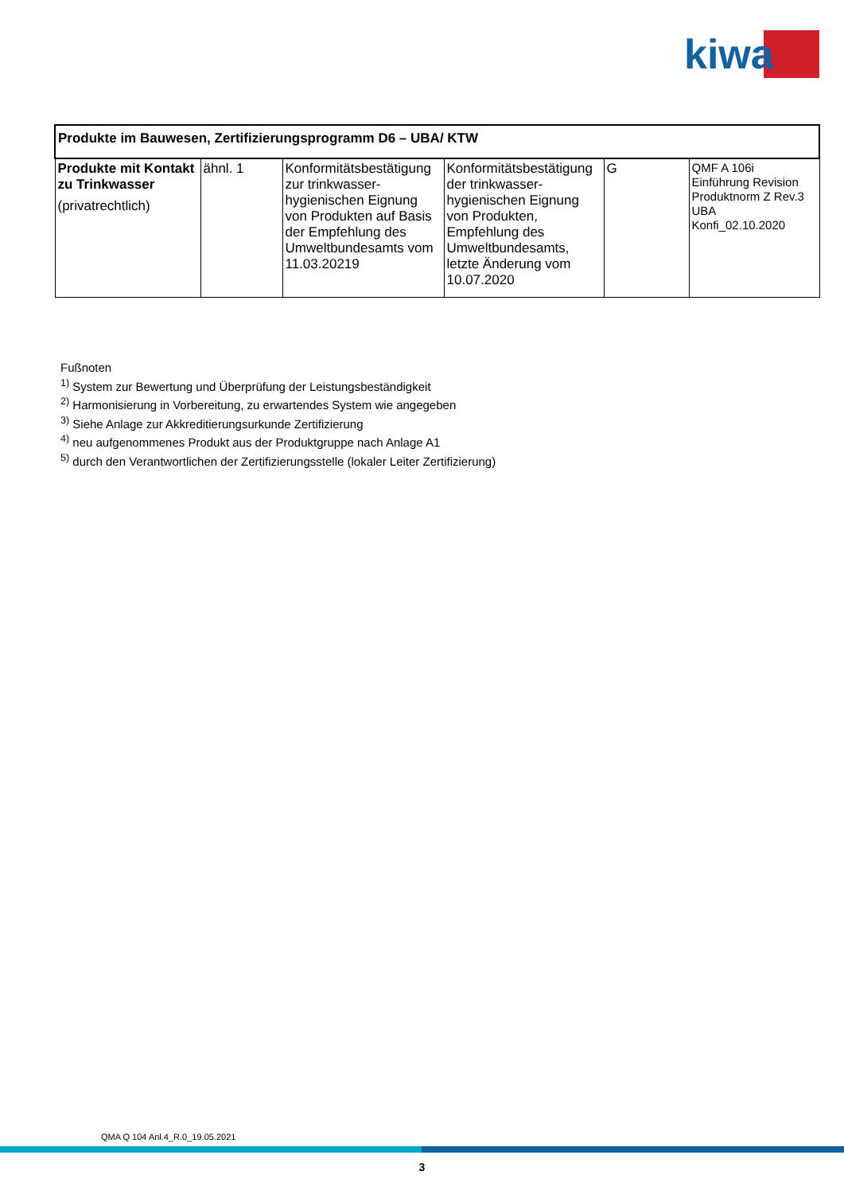kiwa
| Produkte im Bauwesen, Zertifizierungsprogramm D6 – UBA/ KTW | | | | | |
| --- | --- | --- | --- | --- | --- |
| Produkte mit Kontakt zu Trinkwasser (privatrechtlich) | ähnl. 1 | Konformitätsbestätigung zur trinkwasser-hygienischen Eignung von Produkten auf Basis der Empfehlung des Umweltbundesamts vom 11.03.20219 | Konformitätsbestätigung der trinkwasser-hygienischen Eignung von Produkten, Empfehlung des Umweltbundesamts, letzte Änderung vom 10.07.2020 | G | QMF A 106i Einführung Revision Produktnorm Z Rev.3 UBA Konfi_02.10.2020 |
Fußnoten
<sup>1)</sup> System zur Bewertung und Überprüfung der Leistungsbeständigkeit
<sup>2)</sup> Harmonisierung in Vorbereitung, zu erwartendes System wie angegeben
<sup>3)</sup> Siehe Anlage zur Akkreditierungsurkunde Zertifizierung
<sup>4)</sup> neu aufgenommenes Produkt aus der Produktgruppe nach Anlage A1
<sup>5)</sup> durch den Verantwortlichen der Zertifizierungsstelle (lokaler Leiter Zertifizierung)
QMA Q 104 Anl.4_R.0_19.05.2021
3